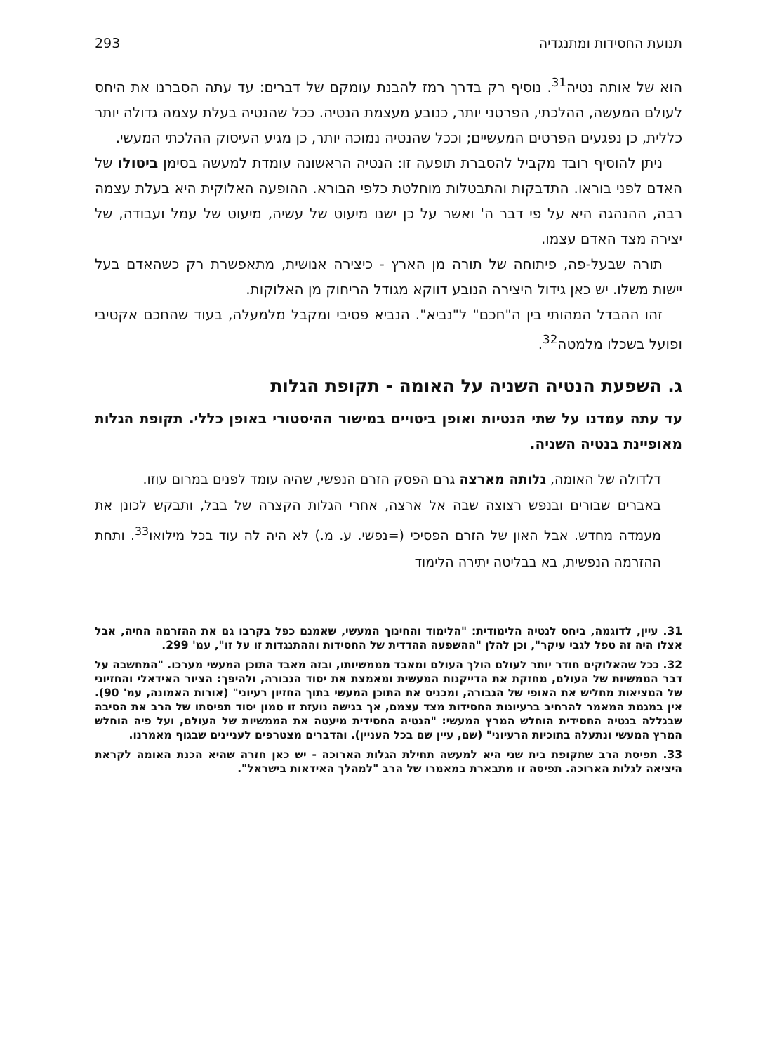תנועת החסידות ומתנגדיה 293
הוא של אותה נטיה<sup>31</sup>. נוסיף רק בדרך רמז להבנת עומקם של דברים: עד עתה הסברנו את היחס לעולם המעשה, ההלכתי, הפרטני יותר, כנובע מעצמת הנטיה. ככל שהנטיה בעלת עצמה גדולה יותר כללית, כן נפגעים הפרטים המעשיים; וככל שהנטיה נמוכה יותר, כן מגיע העיסוק ההלכתי המעשי.
ניתן להוסיף רובד מקביל להסברת תופעה זו: הנטיה הראשונה עומדת למעשה בסימן ביטולו של האדם לפני בוראו. התדבקות והתבטלות מוחלטת כלפי הבורא. ההופעה האלוקית היא בעלת עצמה רבה, ההנהגה היא על פי דבר ה' ואשר על כן ישנו מיעוט של עשיה, מיעוט של עמל ועבודה, של יצירה מצד האדם עצמו.
תורה שבעל-פה, פיתוחה של תורה מן הארץ - כיצירה אנושית, מתאפשרת רק כשהאדם בעל יישות משלו. יש כאן גידול היצירה הנובע דווקא מגודל הריחוק מן האלוקות.
זהו ההבדל המהותי בין ה"חכם" ל"נביא". הנביא פסיבי ומקבל מלמעלה, בעוד שהחכם אקטיבי ופועל בשכלו מלמטה<sup>32</sup>.
ג. השפעת הנטיה השניה על האומה - תקופת הגלות
עד עתה עמדנו על שתי הנטיות ואופן ביטויים במישור ההיסטורי באופן כללי. תקופת הגלות מאופיינת בנטיה השניה.
דלדולה של האומה, גלותה מארצה גרם הפסק הזרם הנפשי, שהיה עומד לפנים במרום עוזו.
באברים שבורים ובנפש רצוצה שבה אל ארצה, אחרי הגלות הקצרה של בבל, ותבקש לכונן את מעמדה מחדש. אבל האון של הזרם הפסיכי (=נפשי. ע. מ.) לא היה לה עוד בכל מילואו<sup>33</sup>. ותחת ההזרמה הנפשית, בא בבליטה יתירה הלימוד
31. עיין, לדוגמה, ביחס לנטיה הלימודית: "הלימוד והחינוך המעשי, שאמנם כפל בקרבו גם את ההזרמה החיה, אבל אצלו היה זה טפל לגבי עיקר", וכן להלן "ההשפעה ההדדית של החסידות וההתנגדות זו על זו", עמ' 299.
32. ככל שהאלוקים חודר יותר לעולם הולך העולם ומאבד מממשיותו, ובזה מאבד התוכן המעשי מערכו. "המחשבה על דבר הממשיות של העולם, מחזקת את הדייקנות המעשית ומאמצת את יסוד הגבורה, ולהיפך: הציור האידאלי והחזיוני של המציאות מחליש את האופי של הגבורה, ומכניס את התוכן המעשי בתוך החזיון רעיוני" (אורות האמונה, עמ' 90). אין במגמת המאמר להרחיב ברעיונות החסידות מצד עצמם, אך בגישה נועזת זו טמון יסוד תפיסתו של הרב את הסיבה שבגללה בנטיה החסידית הוחלש המרץ המעשי: "הנטיה החסידית מיעטה את הממשיות של העולם, ועל פיה הוחלש המרץ המעשי ונתעלה בתוכיות הרעיוני" (שם, עיין שם בכל העניין). והדברים מצטרפים לעניינים שבגוף מאמרנו.
33. תפיסת הרב שתקופת בית שני היא למעשה תחילת הגלות הארוכה - יש כאן חזרה שהיא הכנת האומה לקראת היציאה לגלות הארוכה. תפיסה זו מתבארת במאמרו של הרב "למהלך האידאות בישראל".